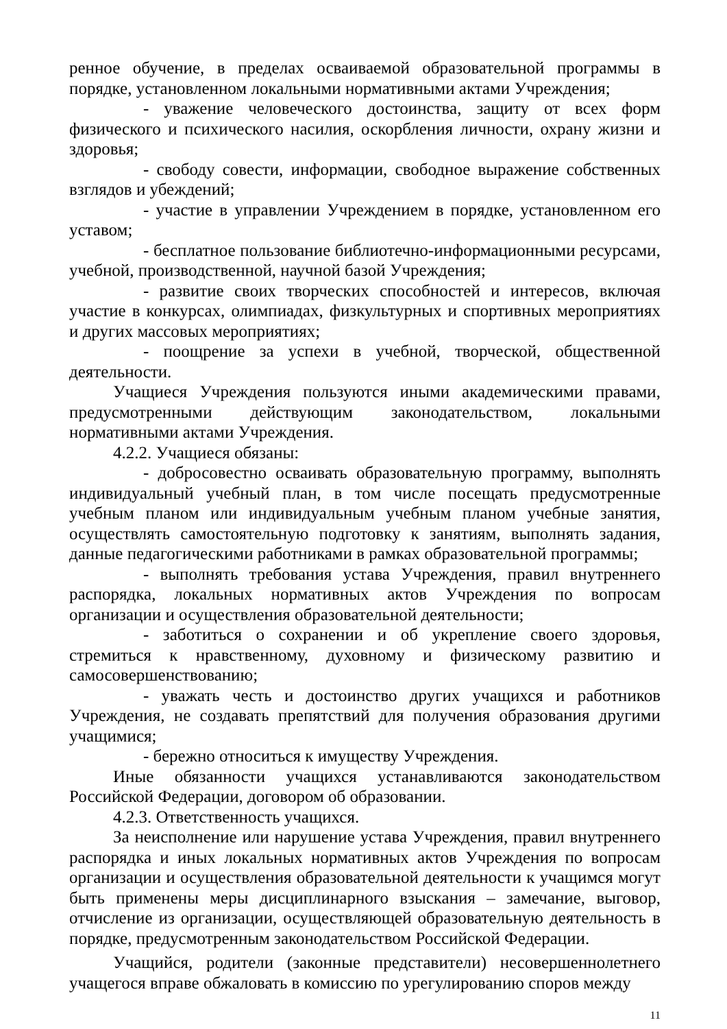ренное обучение, в пределах осваиваемой образовательной программы в порядке, установленном локальными нормативными актами Учреждения;
- уважение человеческого достоинства, защиту от всех форм физического и психического насилия, оскорбления личности, охрану жизни и здоровья;
- свободу совести, информации, свободное выражение собственных взглядов и убеждений;
- участие в управлении Учреждением в порядке, установленном его уставом;
- бесплатное пользование библиотечно-информационными ресурсами, учебной, производственной, научной базой Учреждения;
- развитие своих творческих способностей и интересов, включая участие в конкурсах, олимпиадах, физкультурных и спортивных мероприятиях и других массовых мероприятиях;
- поощрение за успехи в учебной, творческой, общественной деятельности.
Учащиеся Учреждения пользуются иными академическими правами, предусмотренными действующим законодательством, локальными нормативными актами Учреждения.
4.2.2. Учащиеся обязаны:
- добросовестно осваивать образовательную программу, выполнять индивидуальный учебный план, в том числе посещать предусмотренные учебным планом или индивидуальным учебным планом учебные занятия, осуществлять самостоятельную подготовку к занятиям, выполнять задания, данные педагогическими работниками в рамках образовательной программы;
- выполнять требования устава Учреждения, правил внутреннего распорядка, локальных нормативных актов Учреждения по вопросам организации и осуществления образовательной деятельности;
- заботиться о сохранении и об укрепление своего здоровья, стремиться к нравственному, духовному и физическому развитию и самосовершенствованию;
- уважать честь и достоинство других учащихся и работников Учреждения, не создавать препятствий для получения образования другими учащимися;
- бережно относиться к имуществу Учреждения.
Иные обязанности учащихся устанавливаются законодательством Российской Федерации, договором об образовании.
4.2.3. Ответственность учащихся.
За неисполнение или нарушение устава Учреждения, правил внутреннего распорядка и иных локальных нормативных актов Учреждения по вопросам организации и осуществления образовательной деятельности к учащимся могут быть применены меры дисциплинарного взыскания – замечание, выговор, отчисление из организации, осуществляющей образовательную деятельность в порядке, предусмотренным законодательством Российской Федерации.
Учащийся, родители (законные представители) несовершеннолетнего учащегося вправе обжаловать в комиссию по урегулированию споров между
11